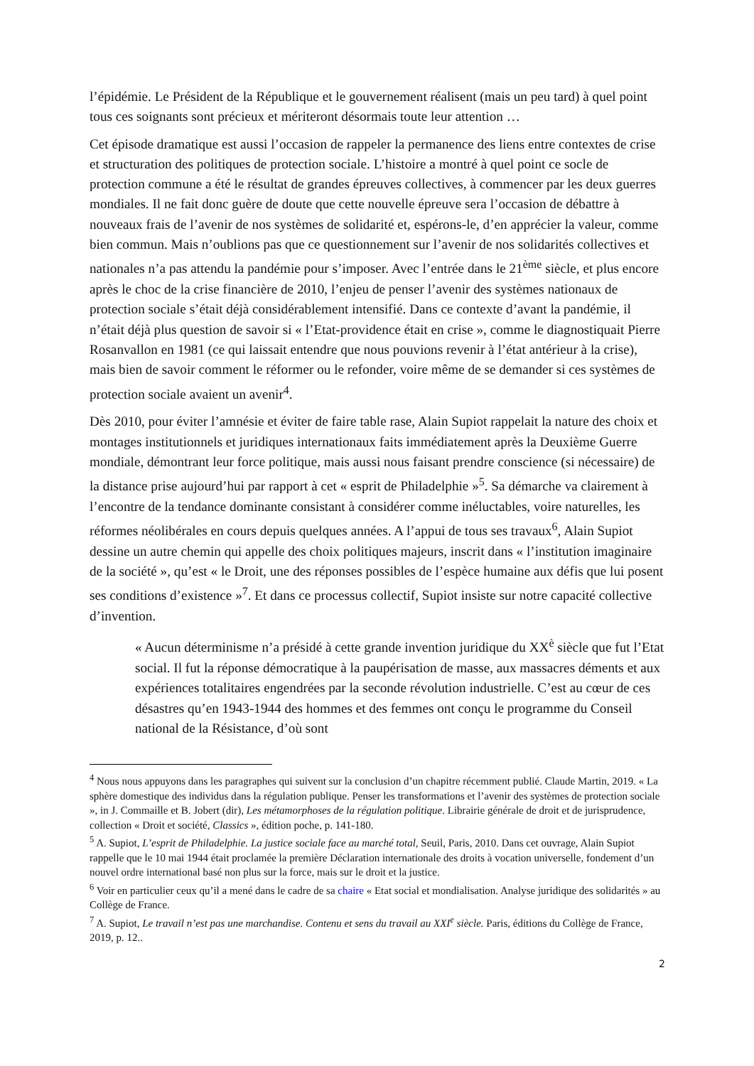l’épidémie. Le Président de la République et le gouvernement réalisent (mais un peu tard) à quel point tous ces soignants sont précieux et mériteront désormais toute leur attention …
Cet épisode dramatique est aussi l’occasion de rappeler la permanence des liens entre contextes de crise et structuration des politiques de protection sociale. L’histoire a montré à quel point ce socle de protection commune a été le résultat de grandes épreuves collectives, à commencer par les deux guerres mondiales. Il ne fait donc guère de doute que cette nouvelle épreuve sera l’occasion de débattre à nouveaux frais de l’avenir de nos systèmes de solidarité et, espérons-le, d’en apprécier la valeur, comme bien commun. Mais n’oublions pas que ce questionnement sur l’avenir de nos solidarités collectives et nationales n’a pas attendu la pandémie pour s’imposer. Avec l’entrée dans le 21<sup>ème</sup> siècle, et plus encore après le choc de la crise financière de 2010, l’enjeu de penser l’avenir des systèmes nationaux de protection sociale s’était déjà considérablement intensifié. Dans ce contexte d’avant la pandémie, il n’était déjà plus question de savoir si « l’Etat-providence était en crise », comme le diagnostiquait Pierre Rosanvallon en 1981 (ce qui laissait entendre que nous pouvions revenir à l’état antérieur à la crise), mais bien de savoir comment le réformer ou le refonder, voire même de se demander si ces systèmes de protection sociale avaient un avenir<sup>4</sup>.
Dès 2010, pour éviter l’amnésie et éviter de faire table rase, Alain Supiot rappelait la nature des choix et montages institutionnels et juridiques internationaux faits immédiatement après la Deuxième Guerre mondiale, démontrant leur force politique, mais aussi nous faisant prendre conscience (si nécessaire) de la distance prise aujourd’hui par rapport à cet « esprit de Philadelphie »<sup>5</sup>. Sa démarche va clairement à l’encontre de la tendance dominante consistant à considérer comme inéluctables, voire naturelles, les réformes néolibérales en cours depuis quelques années. A l’appui de tous ses travaux<sup>6</sup>, Alain Supiot dessine un autre chemin qui appelle des choix politiques majeurs, inscrit dans « l’institution imaginaire de la société », qu’est « le Droit, une des réponses possibles de l’espèce humaine aux défis que lui posent ses conditions d’existence »<sup>7</sup>. Et dans ce processus collectif, Supiot insiste sur notre capacité collective d’invention.
« Aucun déterminisme n’a présidé à cette grande invention juridique du XX<sup>è</sup> siècle que fut l’Etat social. Il fut la réponse démocratique à la paupérisation de masse, aux massacres déments et aux expériences totalitaires engendrées par la seconde révolution industrielle. C’est au cœur de ces désastres qu’en 1943-1944 des hommes et des femmes ont conçu le programme du Conseil national de la Résistance, d’où sont
<sup>4</sup> Nous nous appuyons dans les paragraphes qui suivent sur la conclusion d’un chapitre récemment publié. Claude Martin, 2019. « La sphère domestique des individus dans la régulation publique. Penser les transformations et l’avenir des systèmes de protection sociale », in J. Commaille et B. Jobert (dir), Les métamorphoses de la régulation politique. Librairie générale de droit et de jurisprudence, collection « Droit et société, Classics », édition poche, p. 141-180.
<sup>5</sup> A. Supiot, L’esprit de Philadelphie. La justice sociale face au marché total, Seuil, Paris, 2010. Dans cet ouvrage, Alain Supiot rappelle que le 10 mai 1944 était proclamée la première Déclaration internationale des droits à vocation universelle, fondement d’un nouvel ordre international basé non plus sur la force, mais sur le droit et la justice.
<sup>6</sup> Voir en particulier ceux qu’il a mené dans le cadre de sa chaire « Etat social et mondialisation. Analyse juridique des solidarités » au Collège de France.
<sup>7</sup> A. Supiot, Le travail n’est pas une marchandise. Contenu et sens du travail au XXI<sup>e</sup> siècle. Paris, éditions du Collège de France, 2019, p. 12..
2